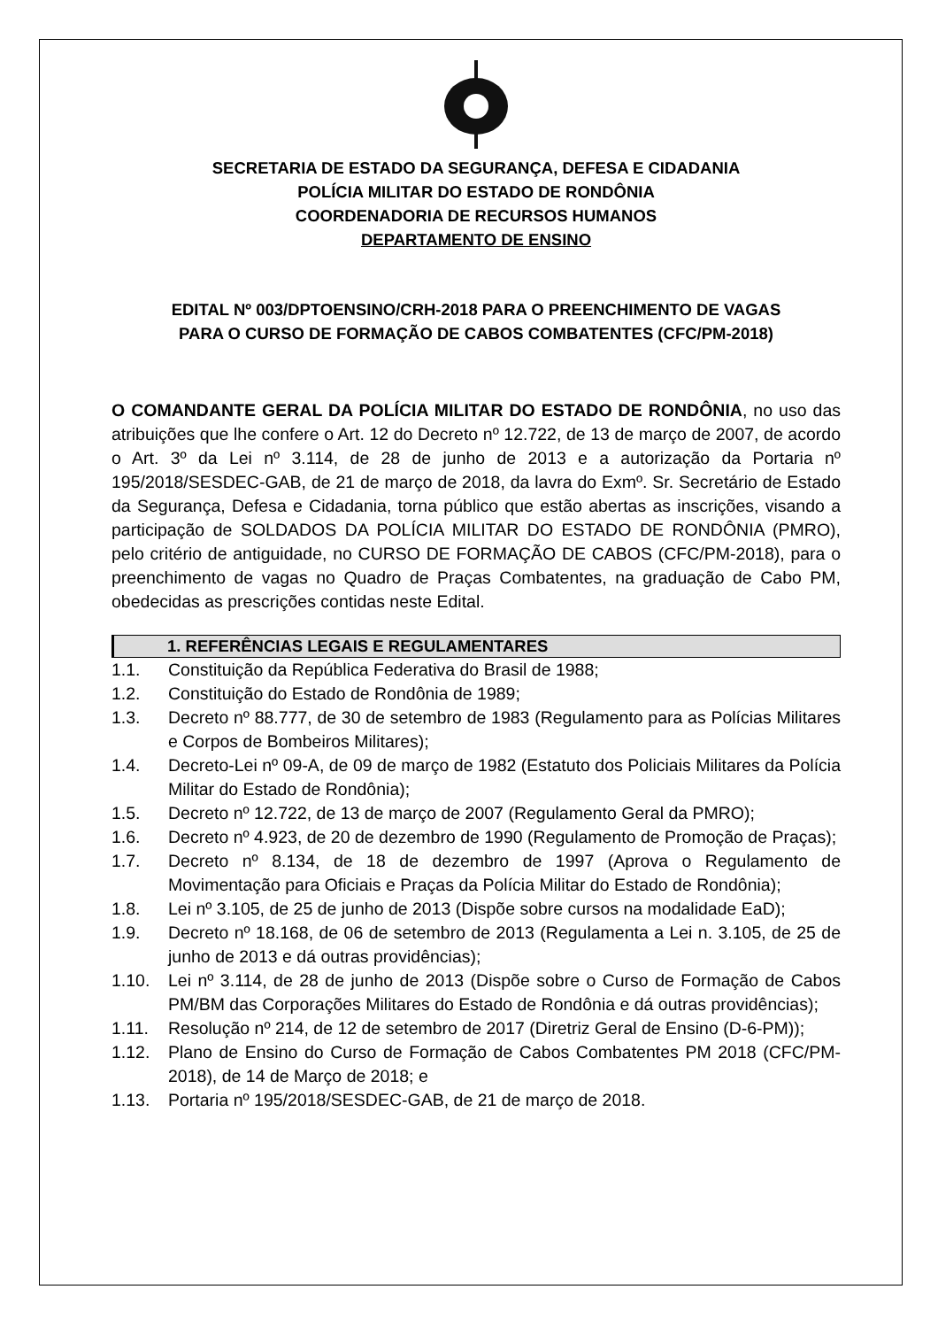SECRETARIA DE ESTADO DA SEGURANÇA, DEFESA E CIDADANIA
POLÍCIA MILITAR DO ESTADO DE RONDÔNIA
COORDENADORIA DE RECURSOS HUMANOS
DEPARTAMENTO DE ENSINO
EDITAL Nº 003/DPTOENSINO/CRH-2018 PARA O PREENCHIMENTO DE VAGAS
PARA O CURSO DE FORMAÇÃO DE CABOS COMBATENTES (CFC/PM-2018)
O COMANDANTE GERAL DA POLÍCIA MILITAR DO ESTADO DE RONDÔNIA, no uso das atribuições que lhe confere o Art. 12 do Decreto nº 12.722, de 13 de março de 2007, de acordo o Art. 3º da Lei nº 3.114, de 28 de junho de 2013 e a autorização da Portaria nº 195/2018/SESDEC-GAB, de 21 de março de 2018, da lavra do Exmº. Sr. Secretário de Estado da Segurança, Defesa e Cidadania, torna público que estão abertas as inscrições, visando a participação de SOLDADOS DA POLÍCIA MILITAR DO ESTADO DE RONDÔNIA (PMRO), pelo critério de antiguidade, no CURSO DE FORMAÇÃO DE CABOS (CFC/PM-2018), para o preenchimento de vagas no Quadro de Praças Combatentes, na graduação de Cabo PM, obedecidas as prescrições contidas neste Edital.
1. REFERÊNCIAS LEGAIS E REGULAMENTARES
1.1. Constituição da República Federativa do Brasil de 1988;
1.2. Constituição do Estado de Rondônia de 1989;
1.3. Decreto nº 88.777, de 30 de setembro de 1983 (Regulamento para as Polícias Militares e Corpos de Bombeiros Militares);
1.4. Decreto-Lei nº 09-A, de 09 de março de 1982 (Estatuto dos Policiais Militares da Polícia Militar do Estado de Rondônia);
1.5. Decreto nº 12.722, de 13 de março de 2007 (Regulamento Geral da PMRO);
1.6. Decreto nº 4.923, de 20 de dezembro de 1990 (Regulamento de Promoção de Praças);
1.7. Decreto nº 8.134, de 18 de dezembro de 1997 (Aprova o Regulamento de Movimentação para Oficiais e Praças da Polícia Militar do Estado de Rondônia);
1.8. Lei nº 3.105, de 25 de junho de 2013 (Dispõe sobre cursos na modalidade EaD);
1.9. Decreto nº 18.168, de 06 de setembro de 2013 (Regulamenta a Lei n. 3.105, de 25 de junho de 2013 e dá outras providências);
1.10. Lei nº 3.114, de 28 de junho de 2013 (Dispõe sobre o Curso de Formação de Cabos PM/BM das Corporações Militares do Estado de Rondônia e dá outras providências);
1.11. Resolução nº 214, de 12 de setembro de 2017 (Diretriz Geral de Ensino (D-6-PM));
1.12. Plano de Ensino do Curso de Formação de Cabos Combatentes PM 2018 (CFC/PM-2018), de 14 de Março de 2018; e
1.13. Portaria nº 195/2018/SESDEC-GAB, de 21 de março de 2018.